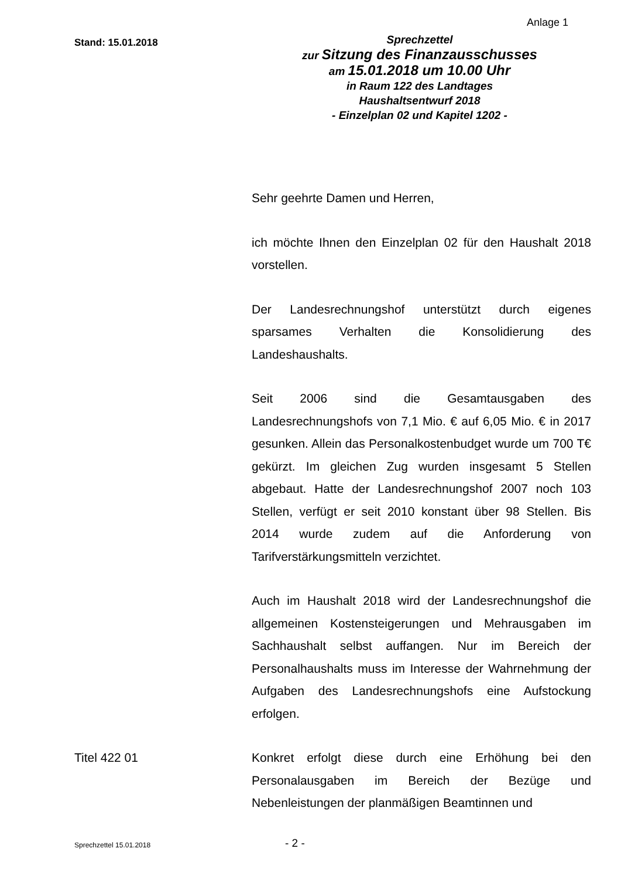Anlage 1
Stand: 15.01.2018
Sprechzettel
zur Sitzung des Finanzausschusses
am 15.01.2018 um 10.00 Uhr
in Raum 122 des Landtages
Haushaltsentwurf 2018
- Einzelplan 02 und Kapitel 1202 -
Sehr geehrte Damen und Herren,
ich möchte Ihnen den Einzelplan 02 für den Haushalt 2018 vorstellen.
Der Landesrechnungshof unterstützt durch eigenes sparsames Verhalten die Konsolidierung des Landeshaushalts.
Seit 2006 sind die Gesamtausgaben des Landesrechnungshofs von 7,1 Mio. € auf 6,05 Mio. € in 2017 gesunken. Allein das Personalkostenbudget wurde um 700 T€ gekürzt. Im gleichen Zug wurden insgesamt 5 Stellen abgebaut. Hatte der Landesrechnungshof 2007 noch 103 Stellen, verfügt er seit 2010 konstant über 98 Stellen. Bis 2014 wurde zudem auf die Anforderung von Tarifverstärkungsmitteln verzichtet.
Auch im Haushalt 2018 wird der Landesrechnungshof die allgemeinen Kostensteigerungen und Mehrausgaben im Sachhaushalt selbst auffangen. Nur im Bereich der Personalhaushalts muss im Interesse der Wahrnehmung der Aufgaben des Landesrechnungshofs eine Aufstockung erfolgen.
Titel 422 01
Konkret erfolgt diese durch eine Erhöhung bei den Personalausgaben im Bereich der Bezüge und Nebenleistungen der planmäßigen Beamtinnen und
Sprechzettel 15.01.2018 - 2 -